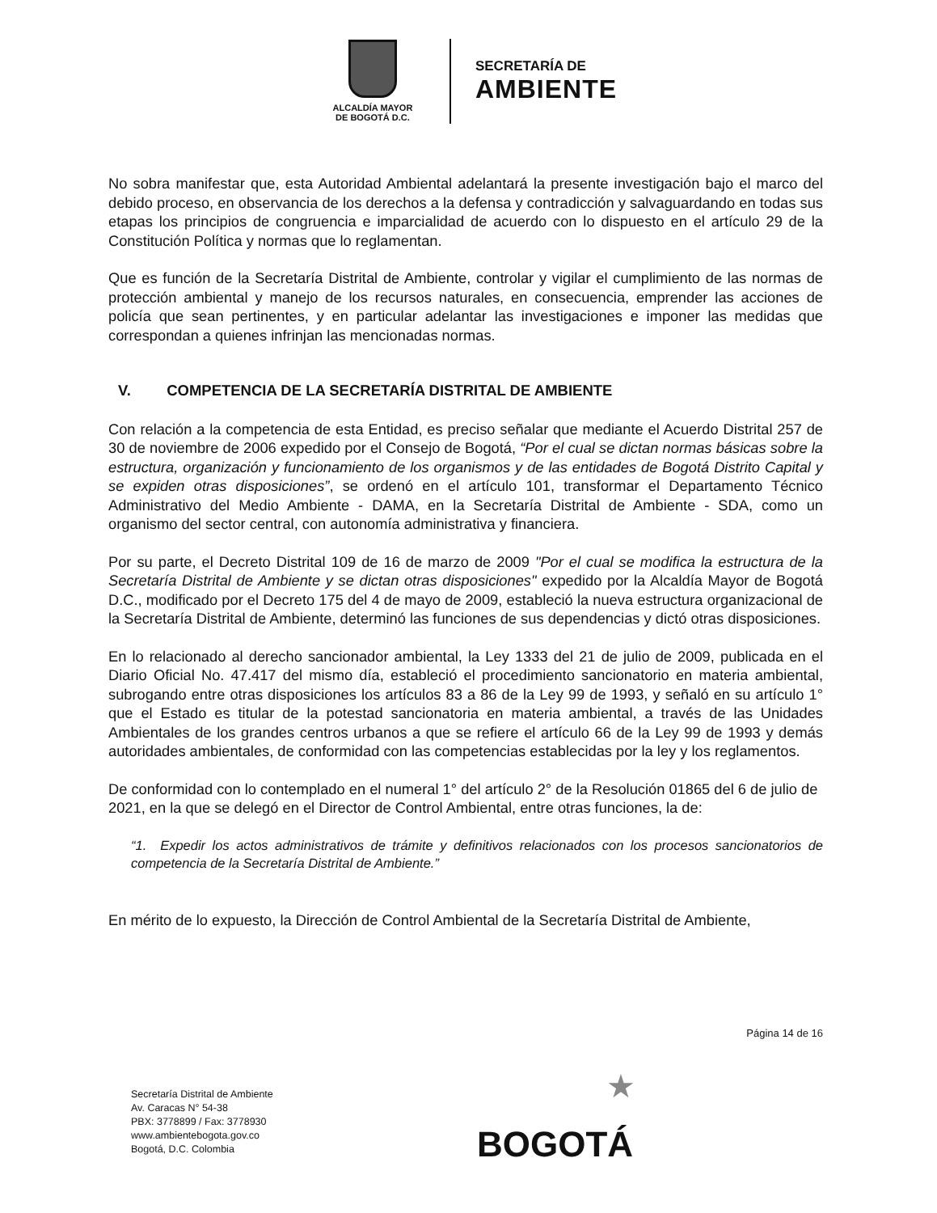ALCALDÍA MAYOR
DE BOGOTÁ D.C.
SECRETARÍA DE
AMBIENTE
No sobra manifestar que, esta Autoridad Ambiental adelantará la presente investigación bajo el marco del debido proceso, en observancia de los derechos a la defensa y contradicción y salvaguardando en todas sus etapas los principios de congruencia e imparcialidad de acuerdo con lo dispuesto en el artículo 29 de la Constitución Política y normas que lo reglamentan.
Que es función de la Secretaría Distrital de Ambiente, controlar y vigilar el cumplimiento de las normas de protección ambiental y manejo de los recursos naturales, en consecuencia, emprender las acciones de policía que sean pertinentes, y en particular adelantar las investigaciones e imponer las medidas que correspondan a quienes infrinjan las mencionadas normas.
V. COMPETENCIA DE LA SECRETARÍA DISTRITAL DE AMBIENTE
Con relación a la competencia de esta Entidad, es preciso señalar que mediante el Acuerdo Distrital 257 de 30 de noviembre de 2006 expedido por el Consejo de Bogotá, “Por el cual se dictan normas básicas sobre la estructura, organización y funcionamiento de los organismos y de las entidades de Bogotá Distrito Capital y se expiden otras disposiciones”, se ordenó en el artículo 101, transformar el Departamento Técnico Administrativo del Medio Ambiente - DAMA, en la Secretaría Distrital de Ambiente - SDA, como un organismo del sector central, con autonomía administrativa y financiera.
Por su parte, el Decreto Distrital 109 de 16 de marzo de 2009 "Por el cual se modifica la estructura de la Secretaría Distrital de Ambiente y se dictan otras disposiciones" expedido por la Alcaldía Mayor de Bogotá D.C., modificado por el Decreto 175 del 4 de mayo de 2009, estableció la nueva estructura organizacional de la Secretaría Distrital de Ambiente, determinó las funciones de sus dependencias y dictó otras disposiciones.
En lo relacionado al derecho sancionador ambiental, la Ley 1333 del 21 de julio de 2009, publicada en el Diario Oficial No. 47.417 del mismo día, estableció el procedimiento sancionatorio en materia ambiental, subrogando entre otras disposiciones los artículos 83 a 86 de la Ley 99 de 1993, y señaló en su artículo 1° que el Estado es titular de la potestad sancionatoria en materia ambiental, a través de las Unidades Ambientales de los grandes centros urbanos a que se refiere el artículo 66 de la Ley 99 de 1993 y demás autoridades ambientales, de conformidad con las competencias establecidas por la ley y los reglamentos.
De conformidad con lo contemplado en el numeral 1° del artículo 2° de la Resolución 01865 del 6 de julio de 2021, en la que se delegó en el Director de Control Ambiental, entre otras funciones, la de:
“1. Expedir los actos administrativos de trámite y definitivos relacionados con los procesos sancionatorios de competencia de la Secretaría Distrital de Ambiente.”
En mérito de lo expuesto, la Dirección de Control Ambiental de la Secretaría Distrital de Ambiente,
Página 14 de 16
Secretaría Distrital de Ambiente
Av. Caracas N° 54-38
PBX: 3778899 / Fax: 3778930
www.ambientebogota.gov.co
Bogotá, D.C. Colombia
★
BOGOTÁ